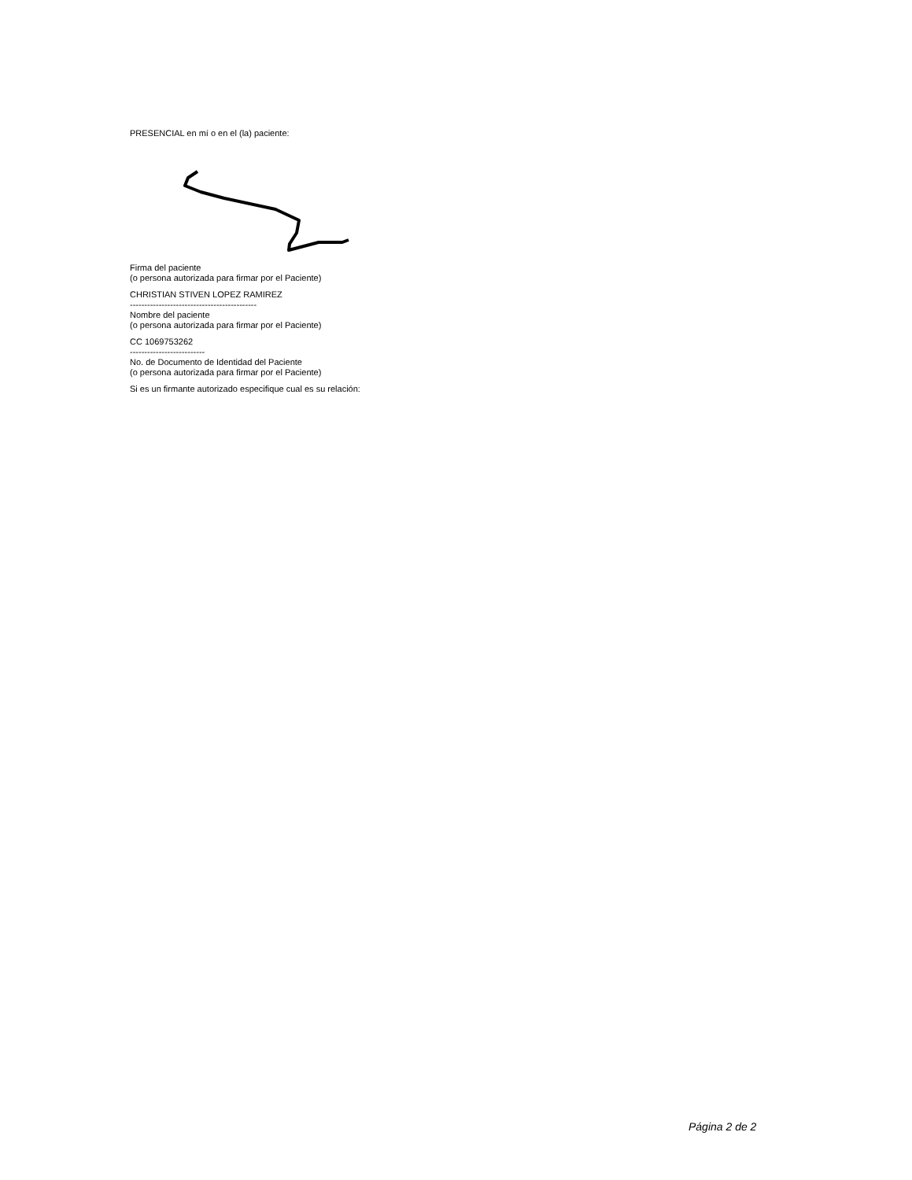PRESENCIAL en mí o en el (la) paciente:
Firma del paciente
(o persona autorizada para firmar por el Paciente)
CHRISTIAN STIVEN LOPEZ RAMIREZ
--------------------------------------------
Nombre del paciente
(o persona autorizada para firmar por el Paciente)
CC 1069753262
--------------------------
No. de Documento de Identidad del Paciente
(o persona autorizada para firmar por el Paciente)
Si es un firmante autorizado especifique cual es su relación:
Página 2 de 2